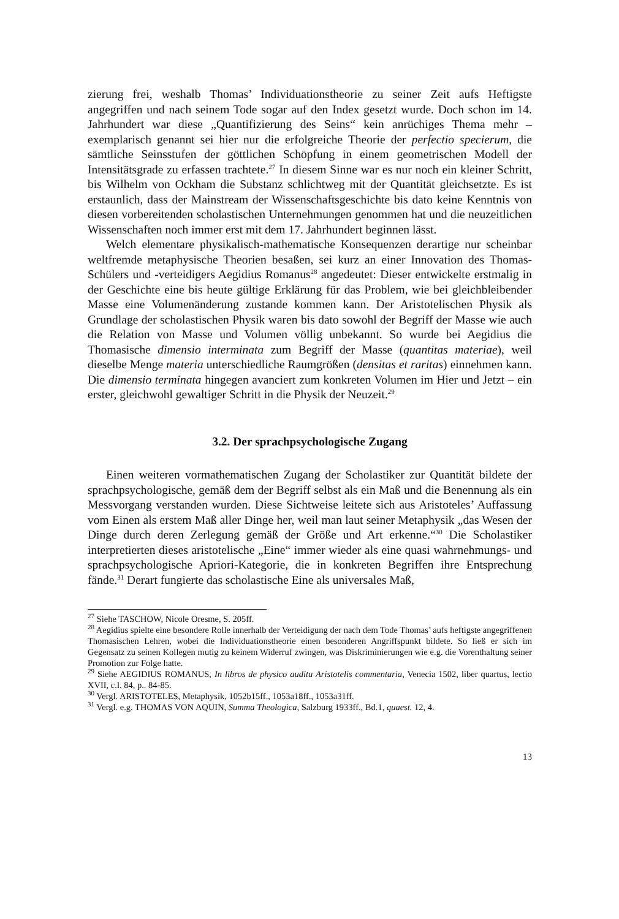zierung frei, weshalb Thomas’ Individuationstheorie zu seiner Zeit aufs Heftigste angegriffen und nach seinem Tode sogar auf den Index gesetzt wurde. Doch schon im 14. Jahrhundert war diese „Quantifizierung des Seins“ kein anrüchiges Thema mehr – exemplarisch genannt sei hier nur die erfolgreiche Theorie der perfectio specierum, die sämtliche Seinsstufen der göttlichen Schöpfung in einem geometrischen Modell der Intensitätsgrade zu erfassen trachtete.<sup>27</sup> In diesem Sinne war es nur noch ein kleiner Schritt, bis Wilhelm von Ockham die Substanz schlichtweg mit der Quantität gleichsetzte. Es ist erstaunlich, dass der Mainstream der Wissenschaftsgeschichte bis dato keine Kenntnis von diesen vorbereitenden scholastischen Unternehmungen genommen hat und die neuzeitlichen Wissenschaften noch immer erst mit dem 17. Jahrhundert beginnen lässt.
Welch elementare physikalisch-mathematische Konsequenzen derartige nur scheinbar weltfremde metaphysische Theorien besaßen, sei kurz an einer Innovation des Thomas-Schülers und -verteidigers Aegidius Romanus<sup>28</sup> angedeutet: Dieser entwickelte erstmalig in der Geschichte eine bis heute gültige Erklärung für das Problem, wie bei gleichbleibender Masse eine Volumenänderung zustande kommen kann. Der Aristotelischen Physik als Grundlage der scholastischen Physik waren bis dato sowohl der Begriff der Masse wie auch die Relation von Masse und Volumen völlig unbekannt. So wurde bei Aegidius die Thomasische dimensio interminata zum Begriff der Masse (quantitas materiae), weil dieselbe Menge materia unterschiedliche Raumgrößen (densitas et raritas) einnehmen kann. Die dimensio terminata hingegen avanciert zum konkreten Volumen im Hier und Jetzt – ein erster, gleichwohl gewaltiger Schritt in die Physik der Neuzeit.<sup>29</sup>
3.2. Der sprachpsychologische Zugang
Einen weiteren vormathematischen Zugang der Scholastiker zur Quantität bildete der sprachpsychologische, gemäß dem der Begriff selbst als ein Maß und die Benennung als ein Messvorgang verstanden wurden. Diese Sichtweise leitete sich aus Aristoteles’ Auffassung vom Einen als erstem Maß aller Dinge her, weil man laut seiner Metaphysik „das Wesen der Dinge durch deren Zerlegung gemäß der Größe und Art erkenne.“<sup>30</sup> Die Scholastiker interpretierten dieses aristotelische „Eine“ immer wieder als eine quasi wahrnehmungs- und sprachpsychologische Apriori-Kategorie, die in konkreten Begriffen ihre Entsprechung fände.<sup>31</sup> Derart fungierte das scholastische Eine als universales Maß,
<sup>27</sup> Siehe TASCHOW, Nicole Oresme, S. 205ff.
<sup>28</sup> Aegidius spielte eine besondere Rolle innerhalb der Verteidigung der nach dem Tode Thomas’ aufs heftigste angegriffenen Thomasischen Lehren, wobei die Individuationstheorie einen besonderen Angriffspunkt bildete. So ließ er sich im Gegensatz zu seinen Kollegen mutig zu keinem Widerruf zwingen, was Diskriminierungen wie e.g. die Vorenthaltung seiner Promotion zur Folge hatte.
<sup>29</sup> Siehe AEGIDIUS ROMANUS, In libros de physico auditu Aristotelis commentaria, Venecia 1502, liber quartus, lectio XVII, c.l. 84, p.. 84-85.
<sup>30</sup> Vergl. ARISTOTELES, Metaphysik, 1052b15ff., 1053a18ff., 1053a31ff.
<sup>31</sup> Vergl. e.g. THOMAS VON AQUIN, Summa Theologica, Salzburg 1933ff., Bd.1, quaest. 12, 4.
13